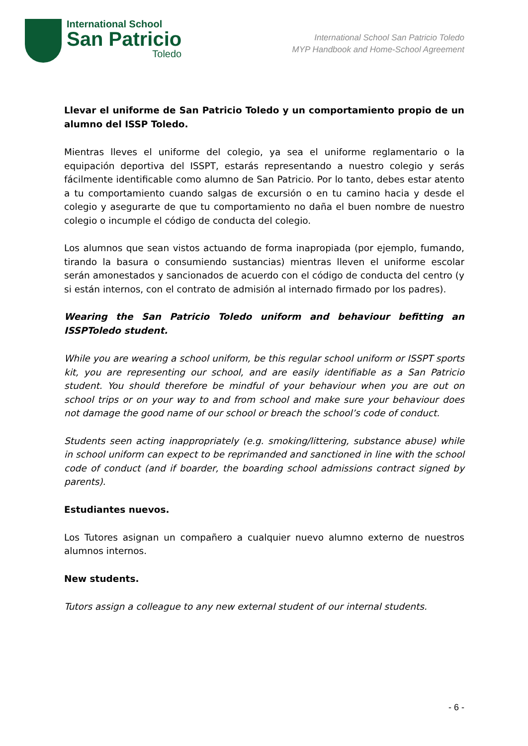International School
San Patricio
Toledo
International School San Patricio Toledo
MYP Handbook and Home-School Agreement
Llevar el uniforme de San Patricio Toledo y un comportamiento propio de un alumno del ISSP Toledo.
Mientras lleves el uniforme del colegio, ya sea el uniforme reglamentario o la equipación deportiva del ISSPT, estarás representando a nuestro colegio y serás fácilmente identificable como alumno de San Patricio. Por lo tanto, debes estar atento a tu comportamiento cuando salgas de excursión o en tu camino hacia y desde el colegio y asegurarte de que tu comportamiento no daña el buen nombre de nuestro colegio o incumple el código de conducta del colegio.
Los alumnos que sean vistos actuando de forma inapropiada (por ejemplo, fumando, tirando la basura o consumiendo sustancias) mientras lleven el uniforme escolar serán amonestados y sancionados de acuerdo con el código de conducta del centro (y si están internos, con el contrato de admisión al internado firmado por los padres).
Wearing the San Patricio Toledo uniform and behaviour befitting an ISSPToledo student.
While you are wearing a school uniform, be this regular school uniform or ISSPT sports kit, you are representing our school, and are easily identifiable as a San Patricio student. You should therefore be mindful of your behaviour when you are out on school trips or on your way to and from school and make sure your behaviour does not damage the good name of our school or breach the school’s code of conduct.
Students seen acting inappropriately (e.g. smoking/littering, substance abuse) while in school uniform can expect to be reprimanded and sanctioned in line with the school code of conduct (and if boarder, the boarding school admissions contract signed by parents).
Estudiantes nuevos.
Los Tutores asignan un compañero a cualquier nuevo alumno externo de nuestros alumnos internos.
New students.
Tutors assign a colleague to any new external student of our internal students.
- 6 -